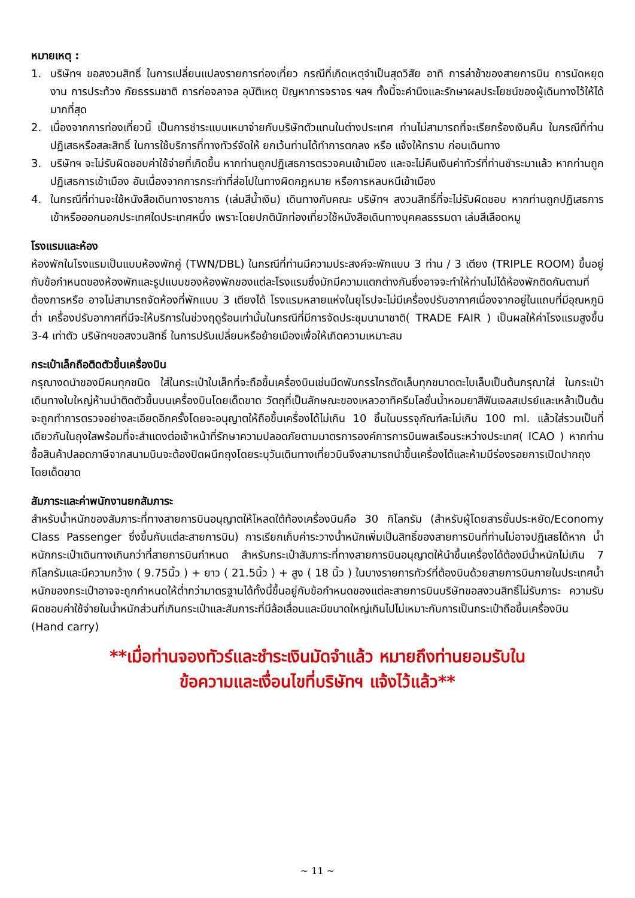หมายเหตุ :
1. บริษัทฯ ขอสงวนสิทธิ์ ในการเปลี่ยนแปลงรายการท่องเที่ยว กรณีที่เกิดเหตุจำเป็นสุดวิสัย อาทิ การล่าช้าของสายการบิน การนัดหยุดงาน การประท้วง ภัยธรรมชาติ การก่อจลาจล อุบัติเหตุ ปัญหาการจราจร ฯลฯ ทั้งนี้จะคำนึงและรักษาผลประโยชน์ของผู้เดินทางไว้ให้ได้มากที่สุด
2. เนื่องจากการท่องเที่ยวนี้ เป็นการชำระแบบเหมาจ่ายกับบริษัทตัวแทนในต่างประเทศ ท่านไม่สามารถที่จะเรียกร้องเงินคืน ในกรณีที่ท่านปฏิเสธหรือสละสิทธิ์ ในการใช้บริการที่ทางทัวร์จัดให้ ยกเว้นท่านได้ทำการตกลง หรือ แจ้งให้ทราบ ก่อนเดินทาง
3. บริษัทฯ จะไม่รับผิดชอบค่าใช้จ่ายที่เกิดขึ้น หากท่านถูกปฏิเสธการตรวจคนเข้าเมือง และจะไม่คืนเงินค่าทัวร์ที่ท่านชำระมาแล้ว หากท่านถูกปฏิเสธการเข้าเมือง อันเนื่องจากการกระทำที่ส่อไปในทางผิดกฎหมาย หรือการหลบหนีเข้าเมือง
4. ในกรณีที่ท่านจะใช้หนังสือเดินทางราชการ (เล่มสีน้ำเงิน) เดินทางกับคณะ บริษัทฯ สงวนสิทธิ์ที่จะไม่รับผิดชอบ หากท่านถูกปฏิเสธการเข้าหรือออกนอกประเทศใดประเทศหนึ่ง เพราะโดยปกตินักท่องเที่ยวใช้หนังสือเดินทางบุคคลธรรมดา เล่มสีเลือดหมู
โรงแรมและห้อง
ห้องพักในโรงแรมเป็นแบบห้องพักคู่ (TWN/DBL) ในกรณีที่ท่านมีความประสงค์จะพักแบบ 3 ท่าน / 3 เตียง (TRIPLE ROOM) ขึ้นอยู่กับข้อกำหนดของห้องพักและรูปแบบของห้องพักของแต่ละโรงแรมซึ่งมักมีความแตกต่างกันซึ่งอาจจะทำให้ท่านไม่ได้ห้องพักติดกันตามที่ต้องการหรือ อาจไม่สามารถจัดห้องที่พักแบบ 3 เตียงได้ โรงแรมหลายแห่งในยุโรปจะไม่มีเครื่องปรับอากาศเนื่องจากอยู่ในแถบที่มีอุณหภูมิต่ำ เครื่องปรับอากาศที่มีจะให้บริการในช่วงฤดูร้อนเท่านั้นในกรณีที่มีการจัดประชุมนานาชาติ( TRADE FAIR ) เป็นผลให้ค่าโรงแรมสูงขึ้น 3-4 เท่าตัว บริษัทฯขอสงวนสิทธิ์ ในการปรับเปลี่ยนหรือย้ายเมืองเพื่อให้เกิดความเหมาะสม
กระเป๋าเล็กถือติดตัวขึ้นเครื่องบิน
กรุณางดนำของมีคมทุกชนิด ใส่ในกระเป๋าใบเล็กที่จะถือขึ้นเครื่องบินเช่นมีดพับกรรไกรตัดเล็บทุกขนาดตะไบเล็บเป็นต้นกรุณาใส่ ในกระเป๋าเดินทางใบใหญ่ห้ามนำติดตัวขึ้นบนเครื่องบินโดยเด็ดขาด วัตถุที่เป็นลักษณะของเหลวอาทิครีมโลชั่นน้ำหอมยาสีฟันเจลสเปรย์และเหล้าเป็นต้นจะถูกทำการตรวจอย่างละเอียดอีกครั้งโดยจะอนุญาตให้ถือขึ้นเครื่องได้ไม่เกิน 10 ชิ้นในบรรจุภัณฑ์ละไม่เกิน 100 ml. แล้วใส่รวมเป็นที่เดียวกันในถุงใสพร้อมที่จะสำแดงต่อเจ้าหน้าที่รักษาความปลอดภัยตามมาตรการองค์การการบินพลเรือนระหว่างประเทศ( ICAO ) หากท่านซื้อสินค้าปลอดภาษีจากสนามบินจะต้องปิดผนึกถุงโดยระบุวันเดินทางเที่ยวบินจึงสามารถนำขึ้นเครื่องได้และห้ามมีร่องรอยการเปิดปากถุงโดยเด็ดขาด
สัมภาระและค่าพนักงานยกสัมภาระ
สำหรับน้ำหนักของสัมภาระที่ทางสายการบินอนุญาตให้โหลดใต้ท้องเครื่องบินคือ 30 กิโลกรัม (สำหรับผู้โดยสารชั้นประหยัด/Economy Class Passenger ซึ่งขึ้นกับแต่ละสายการบิน) การเรียกเก็บค่าระวางน้ำหนักเพิ่มเป็นสิทธิ์ของสายการบินที่ท่านไม่อาจปฏิเสธได้หาก น้ำหนักกระเป๋าเดินทางเกินกว่าที่สายการบินกำหนด สำหรับกระเป๋าสัมภาระที่ทางสายการบินอนุญาตให้นำขึ้นเครื่องได้ต้องมีน้ำหนักไม่เกิน 7 กิโลกรัมและมีความกว้าง ( 9.75นิ้ว ) + ยาว ( 21.5นิ้ว ) + สูง ( 18 นิ้ว ) ในบางรายการทัวร์ที่ต้องบินด้วยสายการบินภายในประเทศน้ำหนักของกระเป๋าอาจจะถูกกำหนดให้ต่ำกว่ามาตรฐานได้ทั้งนี้ขึ้นอยู่กับข้อกำหนดของแต่ละสายการบินบริษัทขอสงวนสิทธิ์ไม่รับภาระ ความรับผิดชอบค่าใช้จ่ายในน้ำหนักส่วนที่เกินกระเป๋าและสัมภาระที่มีล้อเลื่อนและมีขนาดใหญ่เกินไปไม่เหมาะกับการเป็นกระเป๋าถือขึ้นเครื่องบิน (Hand carry)
**เมื่อท่านจองทัวร์และชำระเงินมัดจำแล้ว หมายถึงท่านยอมรับใน
ข้อความและเงื่อนไขที่บริษัทฯ แจ้งไว้แล้ว**
~ 11 ~